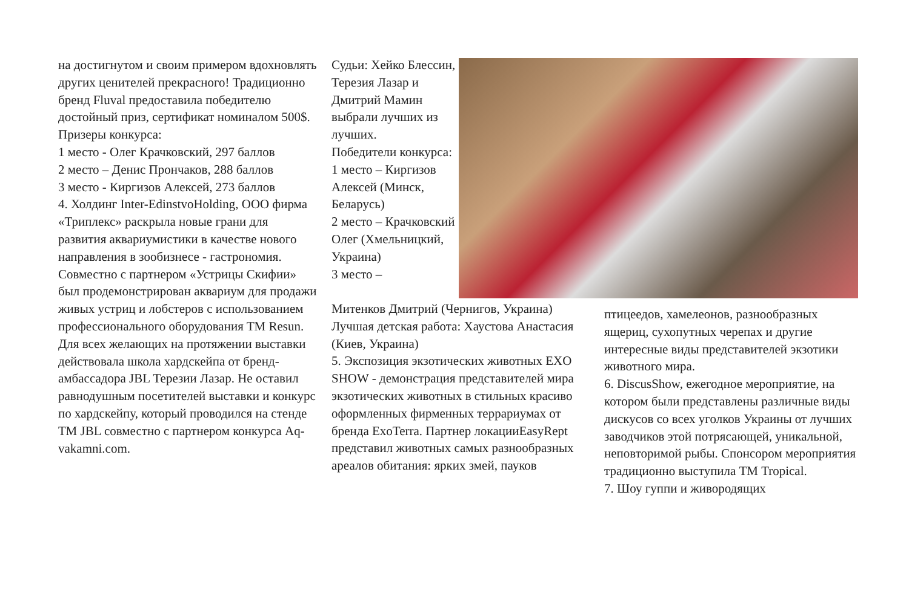на достигнутом и своим примером вдохновлять других ценителей прекрасного! Традиционно бренд Fluval предоставила победителю достойный приз, сертификат номиналом 500$.
Призеры конкурса:
1 место - Олег Крачковский, 297 баллов
2 место – Денис Прончаков, 288 баллов
3 место - Киргизов Алексей, 273 баллов
4. Холдинг Inter-EdinstvoHolding, ООО фирма «Триплекс» раскрыла новые грани для развития аквариумистики в качестве нового направления в зообизнесе - гастрономия. Совместно с партнером «Устрицы Скифии» был продемонстрирован аквариум для продажи живых устриц и лобстеров с использованием профессионального оборудования ТМ Resun. Для всех желающих на протяжении выставки действовала школа хардскейпа от бренд-амбассадора JBL Терезии Лазар. Не оставил равнодушным посетителей выставки и конкурс по хардскейпу, который проводился на стенде ТМ JBL совместно с партнером конкурса Aq-vakamni.com.
Судьи: Хейко Блессин, Терезия Лазар и Дмитрий Мамин выбрали лучших из лучших.
Победители конкурса:
1 место – Киргизов Алексей (Минск, Беларусь)
2 место – Крачковский Олег (Хмельницкий, Украина)
3 место –
Митенков Дмитрий (Чернигов, Украина)
Лучшая детская работа: Хаустова Анастасия (Киев, Украина)
5. Экспозиция экзотических животных EXO SHOW - демонстрация представителей мира экзотических животных в стильных красиво оформленных фирменных террариумах от бренда ExoTerra. Партнер локацииEasyRept представил животных самых разнообразных ареалов обитания: ярких змей, пауков
птицеедов, хамелеонов, разнообразных ящериц, сухопутных черепах и другие интересные виды представителей экзотики животного мира.
6. DiscusShow, ежегодное мероприятие, на котором были представлены различные виды дискусов со всех уголков Украины от лучших заводчиков этой потрясающей, уникальной, неповторимой рыбы. Спонсором мероприятия традиционно выступила ТМ Tropical.
7. Шоу гуппи и живородящих